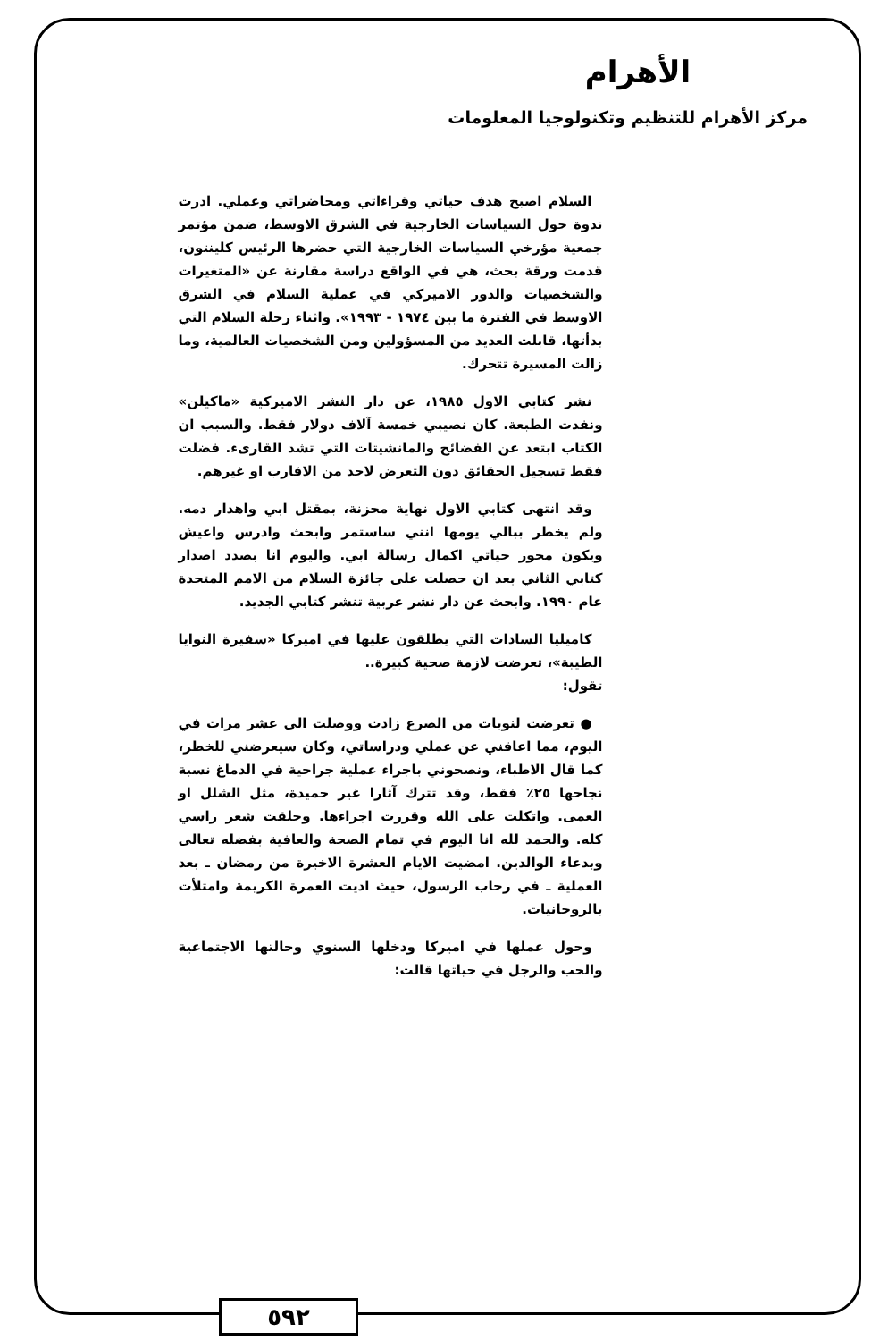الأهرام
مركز الأهرام للتنظيم وتكنولوجيا المعلومات
السلام اصبح هدف حياتي وقراءاتي ومحاضراتي وعملي. ادرت ندوة حول السياسات الخارجية في الشرق الاوسط، ضمن مؤتمر جمعية مؤرخي السياسات الخارجية التي حضرها الرئيس كلينتون، قدمت ورقة بحث، هي في الواقع دراسة مقارنة عن «المتغيرات والشخصيات والدور الاميركي في عملية السلام في الشرق الاوسط في الفترة ما بين ١٩٧٤ - ١٩٩٣». واثناء رحلة السلام التي بدأتها، قابلت العديد من المسؤولين ومن الشخصيات العالمية، وما زالت المسيرة تتحرك.
نشر كتابي الاول ١٩٨٥، عن دار النشر الاميركية «ماكيلن» ونفدت الطبعة. كان نصيبي خمسة آلاف دولار فقط. والسبب ان الكتاب ابتعد عن الفضائح والمانشيتات التي تشد القارىء. فضلت فقط تسجيل الحقائق دون التعرض لاحد من الاقارب او غيرهم.
وقد انتهى كتابي الاول نهاية محزنة، بمقتل ابي واهدار دمه. ولم يخطر ببالي يومها انني ساستمر وابحث وادرس واعيش ويكون محور حياتي اكمال رسالة ابي. واليوم انا بصدد اصدار كتابي الثاني بعد ان حصلت على جائزة السلام من الامم المتحدة عام ١٩٩٠. وابحث عن دار نشر عربية تنشر كتابي الجديد.
كاميليا السادات التي يطلقون عليها في اميركا «سفيرة النوايا الطيبة»، تعرضت لازمة صحية كبيرة..
تقول:
● تعرضت لنوبات من الصرع زادت ووصلت الى عشر مرات في اليوم، مما اعاقني عن عملي ودراساتي، وكان سيعرضني للخطر، كما قال الاطباء، ونصحوني باجراء عملية جراحية في الدماغ نسبة نجاحها ٢٥٪ فقط، وقد تترك آثارا غير حميدة، مثل الشلل او العمى. واتكلت على الله وقررت اجراءها. وحلقت شعر راسي كله. والحمد لله انا اليوم في تمام الصحة والعافية بفضله تعالى وبدعاء الوالدين. امضيت الايام العشرة الاخيرة من رمضان ـ بعد العملية ـ في رحاب الرسول، حيث اديت العمرة الكريمة وامتلأت بالروحانيات.
وحول عملها في اميركا ودخلها السنوي وحالتها الاجتماعية والحب والرجل في حياتها قالت:
٥٩٢